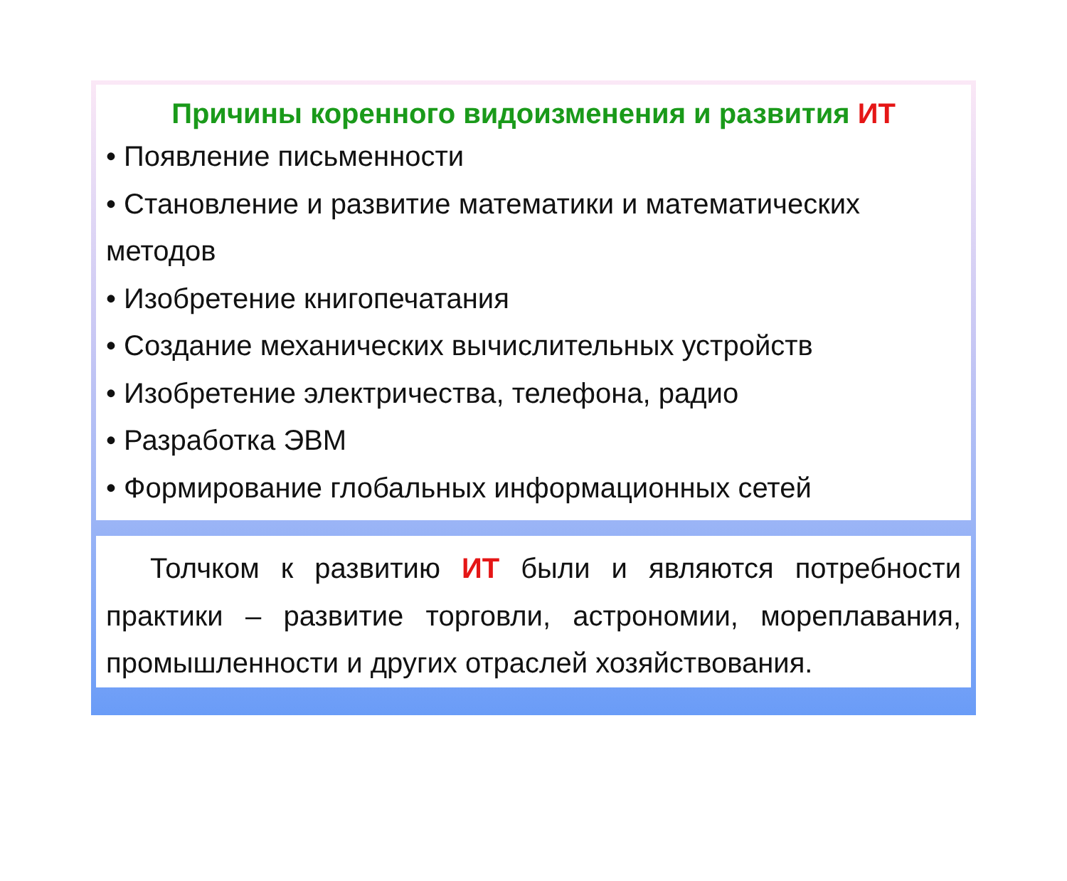Причины коренного видоизменения и развития ИТ
• Появление письменности
• Становление и развитие математики и математических методов
• Изобретение книгопечатания
• Создание механических вычислительных устройств
• Изобретение электричества, телефона, радио
• Разработка ЭВМ
• Формирование глобальных информационных сетей
Толчком к развитию ИТ были и являются потребности практики – развитие торговли, астрономии, мореплавания, промышленности и других отраслей хозяйствования.